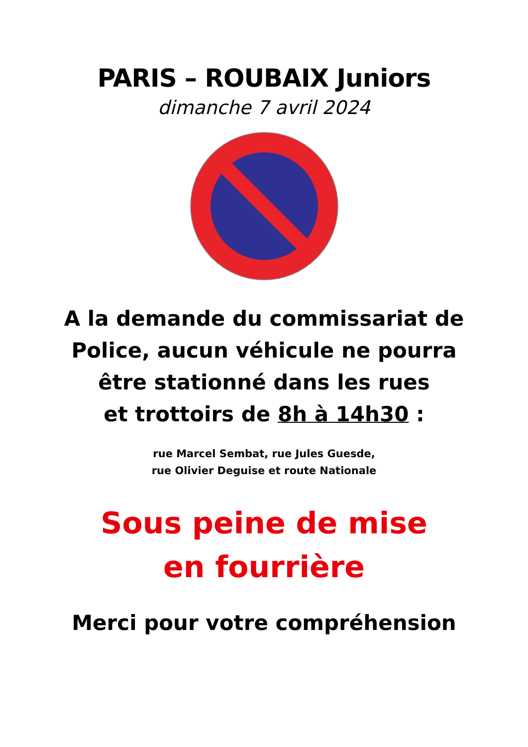PARIS – ROUBAIX Juniors
dimanche 7 avril 2024
A la demande du commissariat de
Police, aucun véhicule ne pourra
être stationné dans les rues
et trottoirs de 8h à 14h30 :
rue Marcel Sembat, rue Jules Guesde,
rue Olivier Deguise et route Nationale
Sous peine de mise
en fourrière
Merci pour votre compréhension